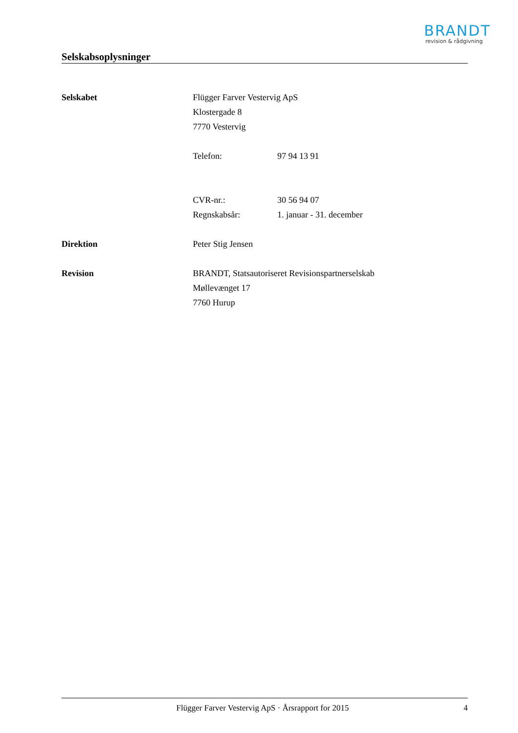BRANDT
revision & rådgivning
Selskabsoplysninger
Selskabet Flügger Farver Vestervig ApS
Klostergade 8
7770 Vestervig
Telefon: 97 94 13 91
CVR-nr.: 30 56 94 07
Regnskabsår: 1. januar - 31. december
Direktion Peter Stig Jensen
Revision BRANDT, Statsautoriseret Revisionspartnerselskab
Møllevænget 17
7760 Hurup
Flügger Farver Vestervig ApS · Årsrapport for 2015
4